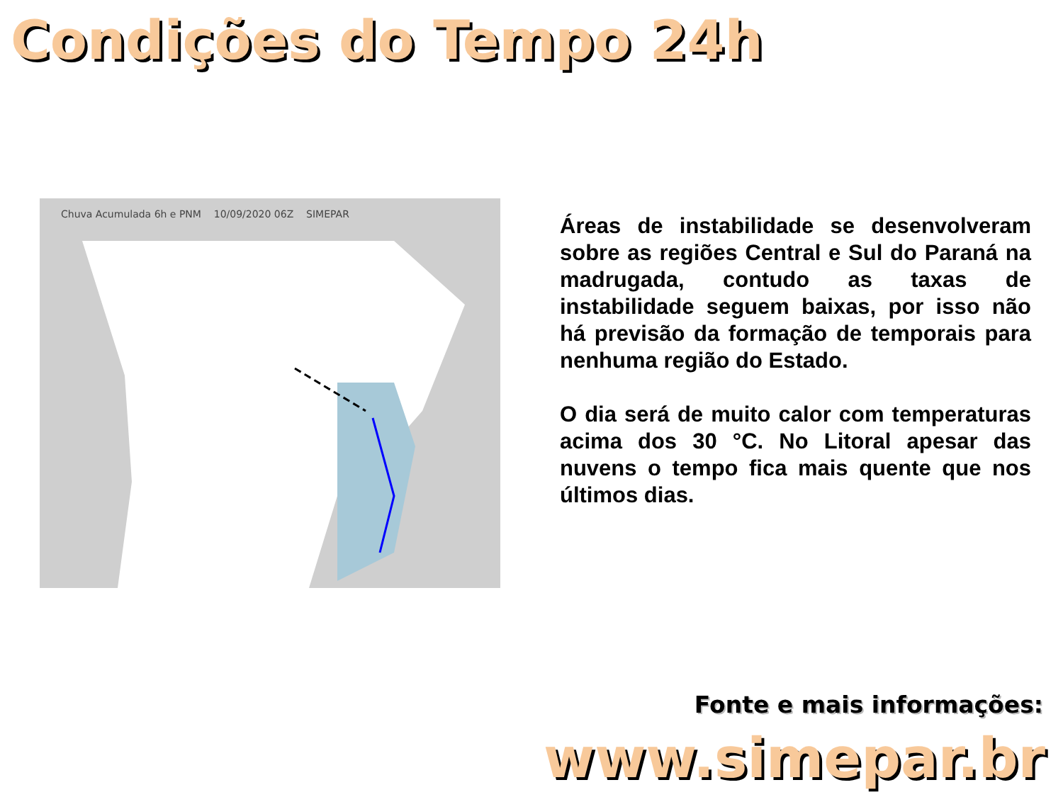Condições do Tempo 24h
Chuva Acumulada 6h e PNM 10/09/2020 06Z SIMEPAR
Áreas de instabilidade se desenvolveram sobre as regiões Central e Sul do Paraná na madrugada, contudo as taxas de instabilidade seguem baixas, por isso não há previsão da formação de temporais para nenhuma região do Estado.
O dia será de muito calor com temperaturas acima dos 30 °C. No Litoral apesar das nuvens o tempo fica mais quente que nos últimos dias.
Fonte e mais informações:
www.simepar.br